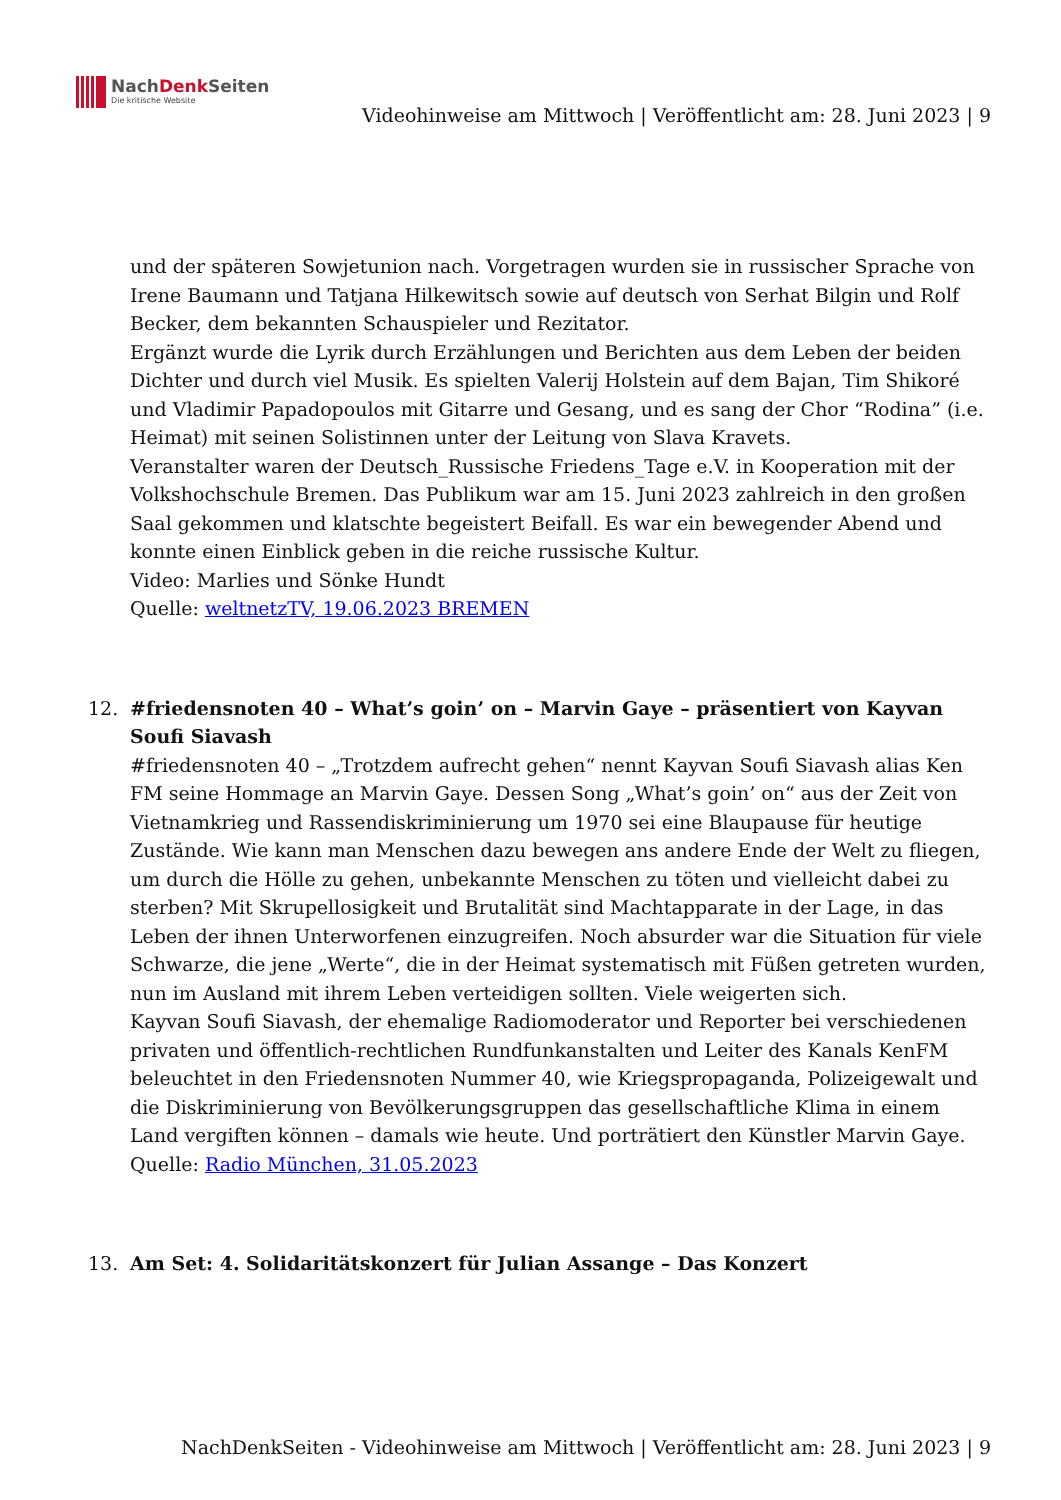NachDenk Seiten
Die kritische Website
Videohinweise am Mittwoch | Veröffentlicht am: 28. Juni 2023 | 9
und der späteren Sowjetunion nach. Vorgetragen wurden sie in russischer Sprache von Irene Baumann und Tatjana Hilkewitsch sowie auf deutsch von Serhat Bilgin und Rolf Becker, dem bekannten Schauspieler und Rezitator.
Ergänzt wurde die Lyrik durch Erzählungen und Berichten aus dem Leben der beiden Dichter und durch viel Musik. Es spielten Valerij Holstein auf dem Bajan, Tim Shikoré und Vladimir Papadopoulos mit Gitarre und Gesang, und es sang der Chor “Rodina” (i.e. Heimat) mit seinen Solistinnen unter der Leitung von Slava Kravets.
Veranstalter waren der Deutsch_Russische Friedens_Tage e.V. in Kooperation mit der Volkshochschule Bremen. Das Publikum war am 15. Juni 2023 zahlreich in den großen Saal gekommen und klatschte begeistert Beifall. Es war ein bewegender Abend und konnte einen Einblick geben in die reiche russische Kultur.
Video: Marlies und Sönke Hundt
Quelle: weltnetzTV, 19.06.2023 BREMEN
12. #friedensnoten 40 – What’s goin’ on – Marvin Gaye – präsentiert von Kayvan Soufi Siavash
#friedensnoten 40 – „Trotzdem aufrecht gehen“ nennt Kayvan Soufi Siavash alias Ken FM seine Hommage an Marvin Gaye. Dessen Song „What’s goin’ on“ aus der Zeit von Vietnamkrieg und Rassendiskriminierung um 1970 sei eine Blaupause für heutige Zustände. Wie kann man Menschen dazu bewegen ans andere Ende der Welt zu fliegen, um durch die Hölle zu gehen, unbekannte Menschen zu töten und vielleicht dabei zu sterben? Mit Skrupellosigkeit und Brutalität sind Machtapparate in der Lage, in das Leben der ihnen Unterworfenen einzugreifen. Noch absurder war die Situation für viele Schwarze, die jene „Werte“, die in der Heimat systematisch mit Füßen getreten wurden, nun im Ausland mit ihrem Leben verteidigen sollten. Viele weigerten sich.
Kayvan Soufi Siavash, der ehemalige Radiomoderator und Reporter bei verschiedenen privaten und öffentlich-rechtlichen Rundfunkanstalten und Leiter des Kanals KenFM beleuchtet in den Friedensnoten Nummer 40, wie Kriegspropaganda, Polizeigewalt und die Diskriminierung von Bevölkerungsgruppen das gesellschaftliche Klima in einem Land vergiften können – damals wie heute. Und porträtiert den Künstler Marvin Gaye.
Quelle: Radio München, 31.05.2023
13. Am Set: 4. Solidaritätskonzert für Julian Assange – Das Konzert
NachDenkSeiten - Videohinweise am Mittwoch | Veröffentlicht am: 28. Juni 2023 | 9